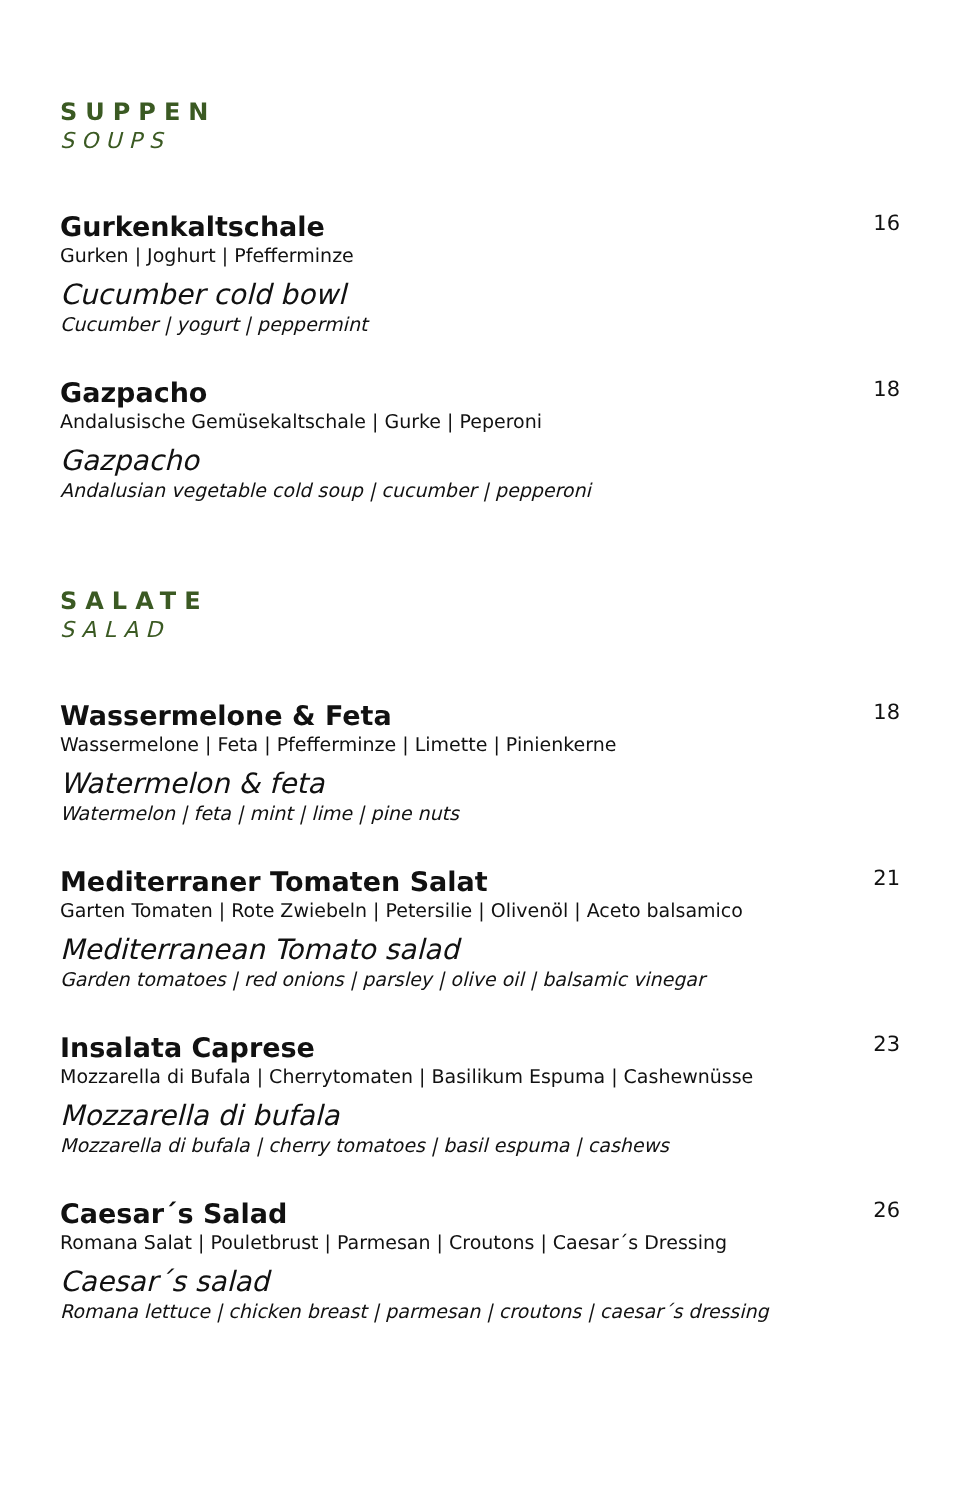SUPPEN
SOUPS
Gurkenkaltschale 16
Gurken | Joghurt | Pfefferminze
Cucumber cold bowl
Cucumber | yogurt | peppermint
Gazpacho 18
Andalusische Gemüsekaltschale | Gurke | Peperoni
Gazpacho
Andalusian vegetable cold soup | cucumber | pepperoni
SALATE
SALAD
Wassermelone & Feta 18
Wassermelone | Feta | Pfefferminze | Limette | Pinienkerne
Watermelon & feta
Watermelon | feta | mint | lime | pine nuts
Mediterraner Tomaten Salat 21
Garten Tomaten | Rote Zwiebeln | Petersilie | Olivenöl | Aceto balsamico
Mediterranean Tomato salad
Garden tomatoes | red onions | parsley | olive oil | balsamic vinegar
Insalata Caprese 23
Mozzarella di Bufala | Cherrytomaten | Basilikum Espuma | Cashewnüsse
Mozzarella di bufala
Mozzarella di bufala | cherry tomatoes | basil espuma | cashews
Caesar´s Salad 26
Romana Salat | Pouletbrust | Parmesan | Croutons | Caesar´s Dressing
Caesar´s salad
Romana lettuce | chicken breast | parmesan | croutons | caesar´s dressing